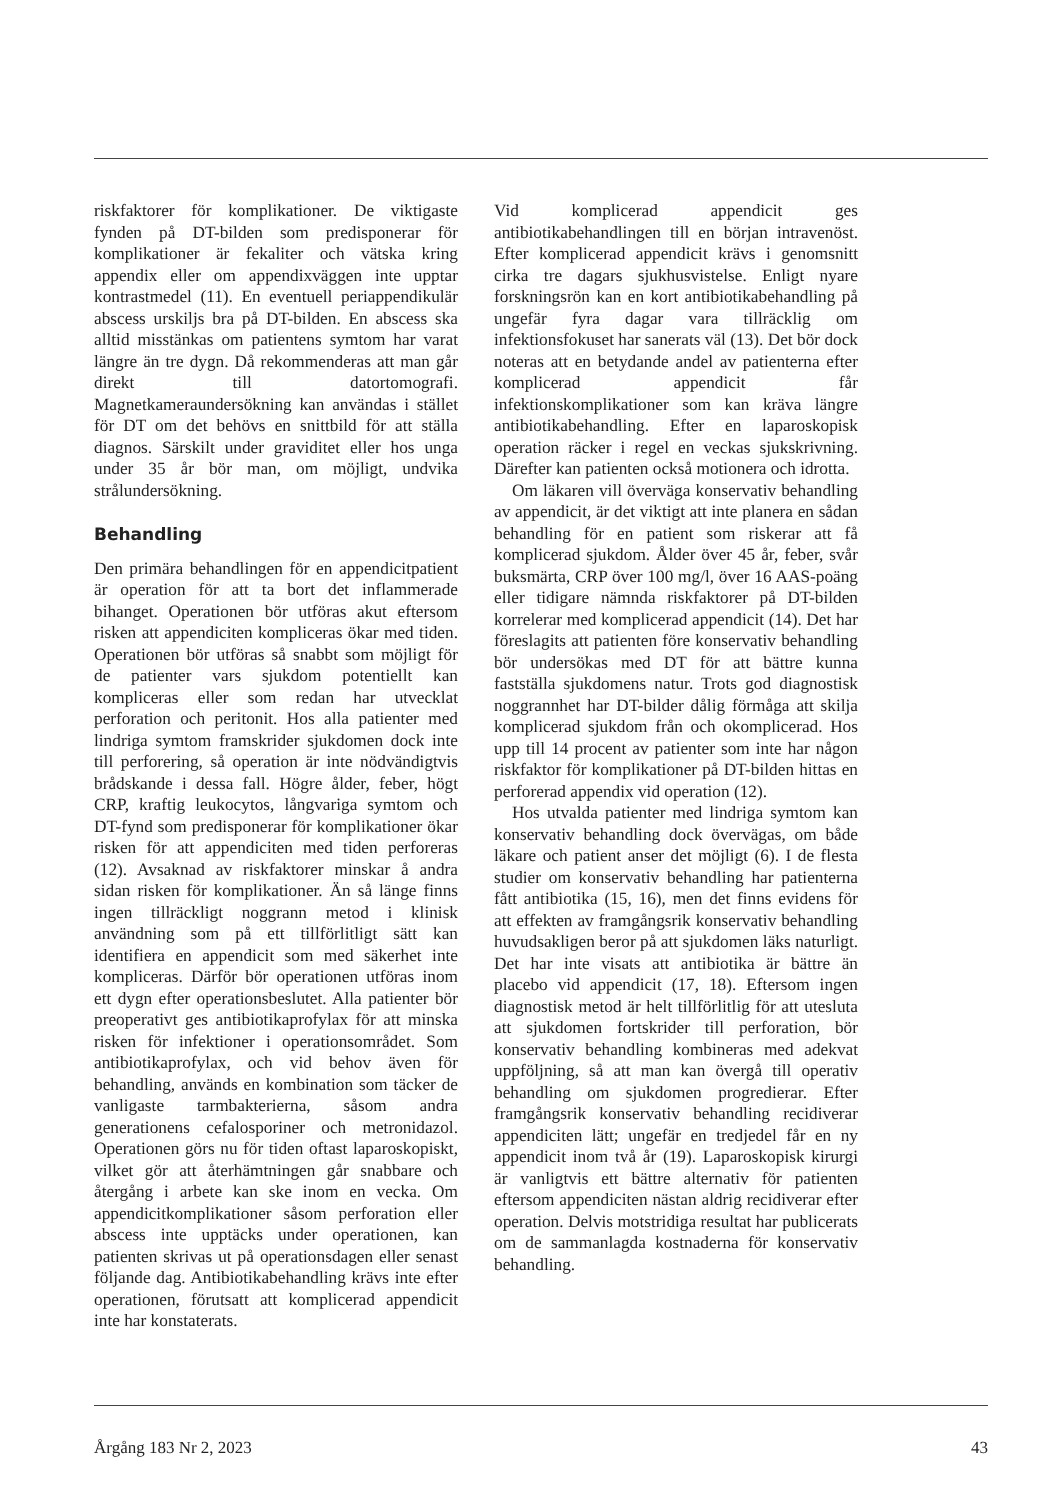riskfaktorer för komplikationer. De viktigaste fynden på DT-bilden som predisponerar för komplikationer är fekaliter och vätska kring appendix eller om appendixväggen inte upptar kontrastmedel (11). En eventuell periappendikulär abscess urskiljs bra på DT-bilden. En abscess ska alltid misstänkas om patientens symtom har varat längre än tre dygn. Då rekommenderas att man går direkt till datortomografi. Magnetkameraundersökning kan användas i stället för DT om det behövs en snittbild för att ställa diagnos. Särskilt under graviditet eller hos unga under 35 år bör man, om möjligt, undvika strålundersökning.
Behandling
Den primära behandlingen för en appendicitpatient är operation för att ta bort det inflammerade bihanget. Operationen bör utföras akut eftersom risken att appendiciten kompliceras ökar med tiden. Operationen bör utföras så snabbt som möjligt för de patienter vars sjukdom potentiellt kan kompliceras eller som redan har utvecklat perforation och peritonit. Hos alla patienter med lindriga symtom framskrider sjukdomen dock inte till perforering, så operation är inte nödvändigtvis brådskande i dessa fall. Högre ålder, feber, högt CRP, kraftig leukocytos, långvariga symtom och DT-fynd som predisponerar för komplikationer ökar risken för att appendiciten med tiden perforeras (12). Avsaknad av riskfaktorer minskar å andra sidan risken för komplikationer. Än så länge finns ingen tillräckligt noggrann metod i klinisk användning som på ett tillförlitligt sätt kan identifiera en appendicit som med säkerhet inte kompliceras. Därför bör operationen utföras inom ett dygn efter operationsbeslutet. Alla patienter bör preoperativt ges antibiotikaprofylax för att minska risken för infektioner i operationsområdet. Som antibiotikaprofylax, och vid behov även för behandling, används en kombination som täcker de vanligaste tarmbakterierna, såsom andra generationens cefalosporiner och metronidazol. Operationen görs nu för tiden oftast laparoskopiskt, vilket gör att återhämtningen går snabbare och återgång i arbete kan ske inom en vecka. Om appendicitkomplikationer såsom perforation eller abscess inte upptäcks under operationen, kan patienten skrivas ut på operationsdagen eller senast följande dag. Antibiotikabehandling krävs inte efter operationen, förutsatt att komplicerad appendicit inte har konstaterats.
Vid komplicerad appendicit ges antibiotikabehandlingen till en början intravenöst. Efter komplicerad appendicit krävs i genomsnitt cirka tre dagars sjukhusvistelse. Enligt nyare forskningsrön kan en kort antibiotikabehandling på ungefär fyra dagar vara tillräcklig om infektionsfokuset har sanerats väl (13). Det bör dock noteras att en betydande andel av patienterna efter komplicerad appendicit får infektionskomplikationer som kan kräva längre antibiotikabehandling. Efter en laparoskopisk operation räcker i regel en veckas sjukskrivning. Därefter kan patienten också motionera och idrotta.
Om läkaren vill överväga konservativ behandling av appendicit, är det viktigt att inte planera en sådan behandling för en patient som riskerar att få komplicerad sjukdom. Ålder över 45 år, feber, svår buksmärta, CRP över 100 mg/l, över 16 AAS-poäng eller tidigare nämnda riskfaktorer på DT-bilden korrelerar med komplicerad appendicit (14). Det har föreslagits att patienten före konservativ behandling bör undersökas med DT för att bättre kunna fastställa sjukdomens natur. Trots god diagnostisk noggrannhet har DT-bilder dålig förmåga att skilja komplicerad sjukdom från och okomplicerad. Hos upp till 14 procent av patienter som inte har någon riskfaktor för komplikationer på DT-bilden hittas en perforerad appendix vid operation (12).
Hos utvalda patienter med lindriga symtom kan konservativ behandling dock övervägas, om både läkare och patient anser det möjligt (6). I de flesta studier om konservativ behandling har patienterna fått antibiotika (15, 16), men det finns evidens för att effekten av framgångsrik konservativ behandling huvudsakligen beror på att sjukdomen läks naturligt. Det har inte visats att antibiotika är bättre än placebo vid appendicit (17, 18). Eftersom ingen diagnostisk metod är helt tillförlitlig för att utesluta att sjukdomen fortskrider till perforation, bör konservativ behandling kombineras med adekvat uppföljning, så att man kan övergå till operativ behandling om sjukdomen progredierar. Efter framgångsrik konservativ behandling recidiverar appendiciten lätt; ungefär en tredjedel får en ny appendicit inom två år (19). Laparoskopisk kirurgi är vanligtvis ett bättre alternativ för patienten eftersom appendiciten nästan aldrig recidiverar efter operation. Delvis motstridiga resultat har publicerats om de sammanlagda kostnaderna för konservativ behandling.
Årgång 183 Nr 2, 2023 43